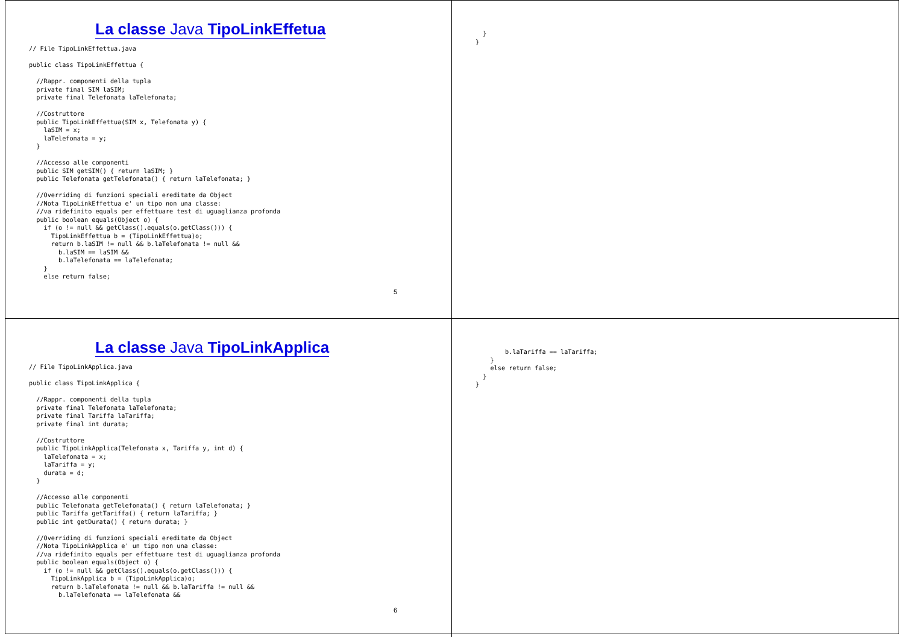La classe Java TipoLinkEffetua
// File TipoLinkEffettua.java

public class TipoLinkEffettua {

  //Rappr. componenti della tupla
  private final SIM laSIM;
  private final Telefonata laTelefonata;

  //Costruttore
  public TipoLinkEffettua(SIM x, Telefonata y) {
    laSIM = x;
    laTelefonata = y;
  }

  //Accesso alle componenti
  public SIM getSIM() { return laSIM; }
  public Telefonata getTelefonata() { return laTelefonata; }

  //Overriding di funzioni speciali ereditate da Object
  //Nota TipoLinkEffettua e' un tipo non una classe:
  //va ridefinito equals per effettuare test di uguaglianza profonda
  public boolean equals(Object o) {
    if (o != null && getClass().equals(o.getClass())) {
      TipoLinkEffettua b = (TipoLinkEffettua)o;
      return b.laSIM != null && b.laTelefonata != null &&
        b.laSIM == laSIM &&
        b.laTelefonata == laTelefonata;
    }
    else return false;
5
  }
}
La classe Java TipoLinkApplica
// File TipoLinkApplica.java

public class TipoLinkApplica {

  //Rappr. componenti della tupla
  private final Telefonata laTelefonata;
  private final Tariffa laTariffa;
  private final int durata;

  //Costruttore
  public TipoLinkApplica(Telefonata x, Tariffa y, int d) {
    laTelefonata = x;
    laTariffa = y;
    durata = d;
  }

  //Accesso alle componenti
  public Telefonata getTelefonata() { return laTelefonata; }
  public Tariffa getTariffa() { return laTariffa; }
  public int getDurata() { return durata; }

  //Overriding di funzioni speciali ereditate da Object
  //Nota TipoLinkApplica e' un tipo non una classe:
  //va ridefinito equals per effettuare test di uguaglianza profonda
  public boolean equals(Object o) {
    if (o != null && getClass().equals(o.getClass())) {
      TipoLinkApplica b = (TipoLinkApplica)o;
      return b.laTelefonata != null && b.laTariffa != null &&
        b.laTelefonata == laTelefonata &&
6
        b.laTariffa == laTariffa;
    }
    else return false;
  }
}